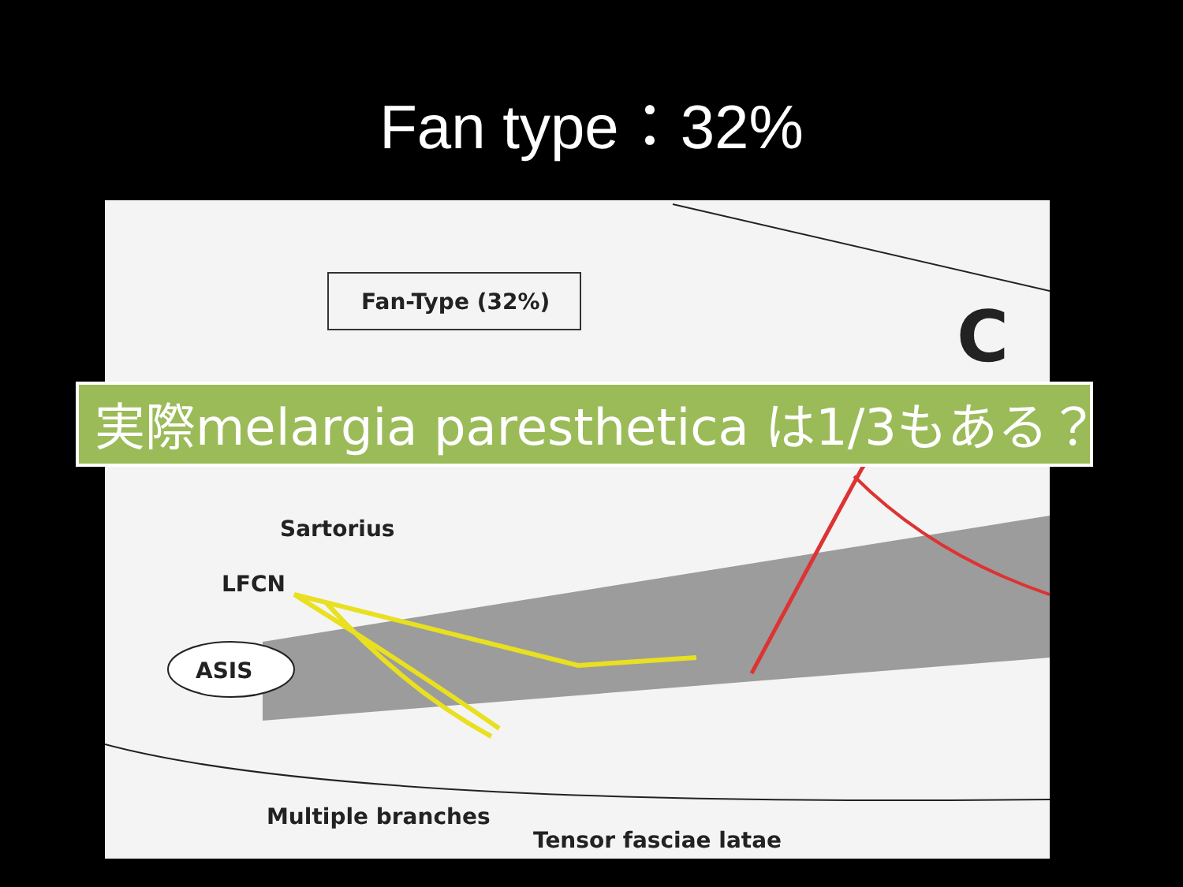Fan type：32%
Fan-Type (32%) C
Sartorius
LFCN
ASIS
Multiple branches
Tensor fasciae latae
実際melargia paresthetica は1/3もある？